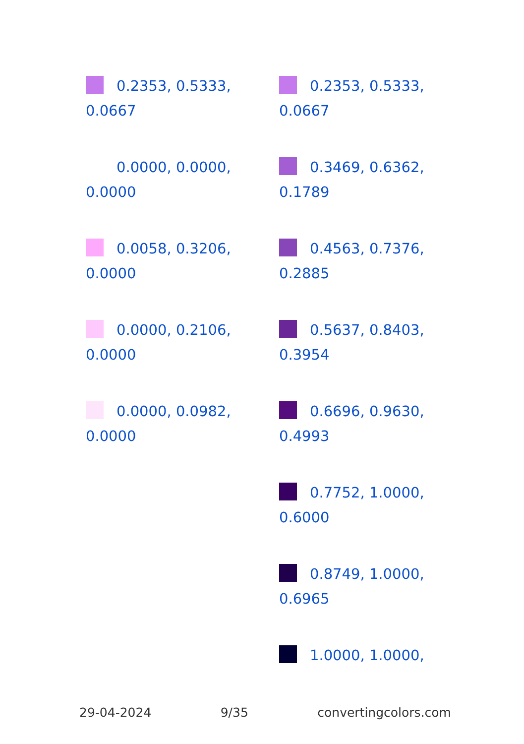0.2353, 0.5333, 0.0667
0.0000, 0.0000, 0.0000
0.0058, 0.3206, 0.0000
0.0000, 0.2106, 0.0000
0.0000, 0.0982, 0.0000
0.2353, 0.5333, 0.0667
0.3469, 0.6362, 0.1789
0.4563, 0.7376, 0.2885
0.5637, 0.8403, 0.3954
0.6696, 0.9630, 0.4993
0.7752, 1.0000, 0.6000
0.8749, 1.0000, 0.6965
1.0000, 1.0000,
29-04-2024 9/35 convertingcolors.com